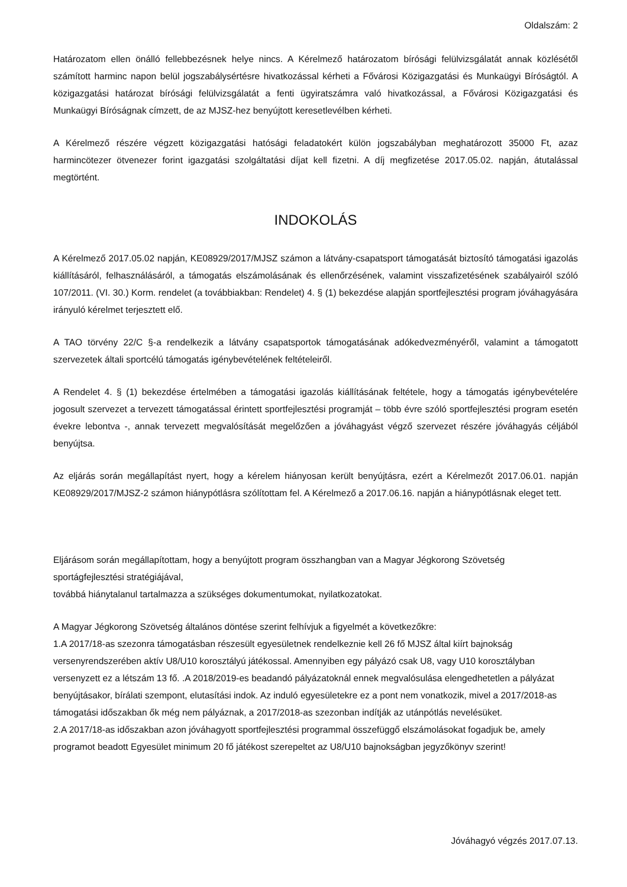Oldalszám: 2
Határozatom ellen önálló fellebbezésnek helye nincs. A Kérelmező határozatom bírósági felülvizsgálatát annak közlésétől számított harminc napon belül jogszabálysértésre hivatkozással kérheti a Fővárosi Közigazgatási és Munkaügyi Bíróságtól. A közigazgatási határozat bírósági felülvizsgálatát a fenti ügyiratszámra való hivatkozással, a Fővárosi Közigazgatási és Munkaügyi Bíróságnak címzett, de az MJSZ-hez benyújtott keresetlevélben kérheti.
A Kérelmező részére végzett közigazgatási hatósági feladatokért külön jogszabályban meghatározott 35000 Ft, azaz harmincötezer ötvenezer forint igazgatási szolgáltatási díjat kell fizetni. A díj megfizetése 2017.05.02. napján, átutalással megtörtént.
INDOKOLÁS
A Kérelmező 2017.05.02 napján, KE08929/2017/MJSZ számon a látvány-csapatsport támogatását biztosító támogatási igazolás kiállításáról, felhasználásáról, a támogatás elszámolásának és ellenőrzésének, valamint visszafizetésének szabályairól szóló 107/2011. (VI. 30.) Korm. rendelet (a továbbiakban: Rendelet) 4. § (1) bekezdése alapján sportfejlesztési program jóváhagyására irányuló kérelmet terjesztett elő.
A TAO törvény 22/C §-a rendelkezik a látvány csapatsportok támogatásának adókedvezményéről, valamint a támogatott szervezetek általi sportcélú támogatás igénybevételének feltételeiről.
A Rendelet 4. § (1) bekezdése értelmében a támogatási igazolás kiállításának feltétele, hogy a támogatás igénybevételére jogosult szervezet a tervezett támogatással érintett sportfejlesztési programját – több évre szóló sportfejlesztési program esetén évekre lebontva -, annak tervezett megvalósítását megelőzően a jóváhagyást végző szervezet részére jóváhagyás céljából benyújtsa.
Az eljárás során megállapítást nyert, hogy a kérelem hiányosan került benyújtásra, ezért a Kérelmezőt 2017.06.01. napján KE08929/2017/MJSZ-2 számon hiánypótlásra szólítottam fel. A Kérelmező a 2017.06.16. napján a hiánypótlásnak eleget tett.
Eljárásom során megállapítottam, hogy a benyújtott program összhangban van a Magyar Jégkorong Szövetség sportágfejlesztési stratégiájával,
továbbá hiánytalanul tartalmazza a szükséges dokumentumokat, nyilatkozatokat.
A Magyar Jégkorong Szövetség általános döntése szerint felhívjuk a figyelmét a következőkre:
1.A 2017/18-as szezonra támogatásban részesült egyesületnek rendelkeznie kell 26 fő MJSZ által kiírt bajnokság versenyrendszerében aktív U8/U10 korosztályú játékossal. Amennyiben egy pályázó csak U8, vagy U10 korosztályban versenyzett ez a létszám 13 fő. .A 2018/2019-es beadandó pályázatoknál ennek megvalósulása elengedhetetlen a pályázat benyújtásakor, bírálati szempont, elutasítási indok. Az induló egyesületekre ez a pont nem vonatkozik, mivel a 2017/2018-as támogatási időszakban ők még nem pályáznak, a 2017/2018-as szezonban indítják az utánpótlás nevelésüket.
2.A 2017/18-as időszakban azon jóváhagyott sportfejlesztési programmal összefüggő elszámolásokat fogadjuk be, amely programot beadott Egyesület minimum 20 fő játékost szerepeltet az U8/U10 bajnokságban jegyzőkönyv szerint!
Jóváhagyó végzés 2017.07.13.